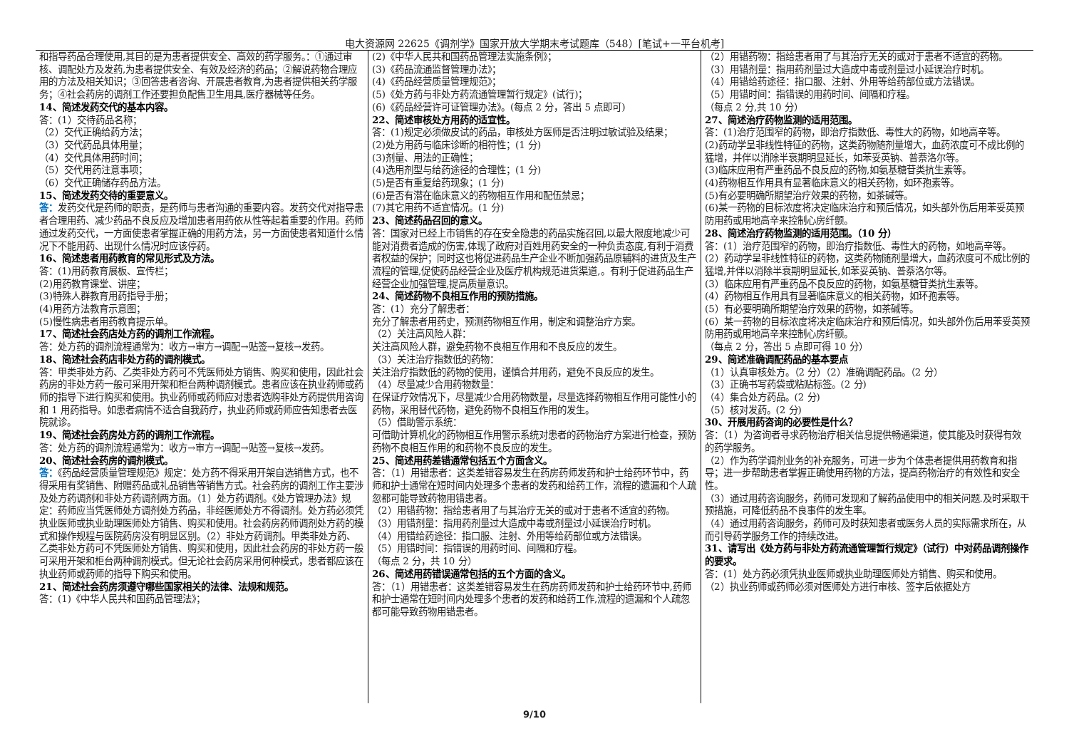电大资源网 22625《调剂学》国家开放大学期末考试题库（548）[笔试+一平台机考]
和指导药品合理使用,其目的是为患者提供安全、高效的药学服务。：①通过审核、调配处方及发药,为患者提供安全、有效及经济的药品；②解说药物合理应用的方法及相关知识；③回答患者咨询、开展患者教育,为患者提供相关药学服务；④社会药房的调剂工作还要担负配售卫生用具,医疗器械等任务。
14、简述发药交代的基本内容。
答：(1）交待药品名称；
（2）交代正确给药方法；
（3）交代药品具体用量；
（4）交代具体用药时间；
（5）交代用药注意事项；
（6）交代正确储存药品方法。
15、简述发药交待的重要意义。
答：发药交代是药师的职责，是药师与患者沟通的重要内容。发药交代对指导患者合理用药、减少药品不良反应及增加患者用药依从性等起着重要的作用。药师通过发药交代，一方面使患者掌握正确的用药方法，另一方面使患者知道什么情况下不能用药、出现什么情况时应该停药。
16、简述患者用药教育的常见形式及方法。
答：(1)用药教育展板、宣传栏；
(2)用药教育课堂、讲座；
(3)特殊人群教育用药指导手册；
(4)用药方法教育示意图；
(5)慢性病患者用药教育提示单。
17、简述社会药店处方药的调剂工作流程。
答：处方药的调剂流程通常为：收方→审方→调配→贴签→复核→发药。
18、简述社会药店非处方药的调剂模式。
答：甲类非处方药、乙类非处方药可不凭医师处方销售、购买和使用，因此社会药房的非处方药一般可采用开架和柜台两种调剂模式。患者应该在执业药师或药师的指导下进行购买和使用。执业药师或药师应对患者选购非处方药提供用咨询和 1 用药指导。如患者病情不适合自我药疗，执业药师或药师应告知患者去医院就诊。
19、简述社会药房处方药的调剂工作流程。
答：处方药的调剂流程通常为：收方→审方→调配→贴签→复核→发药。
20、简述社会药房的调剂模式。
答：《药品经营质量管理规范》规定：处方药不得采用开架自选销售方式，也不得采用有奖销售、附赠药品或礼品销售等销售方式。社会药房的调剂工作主要涉及处方药调剂和非处方药调剂两方面。（1）处方药调剂。《处方管理办法》规定：药师应当凭医师处方调剂处方药品，非经医师处方不得调剂。处方药必须凭执业医师或执业助理医师处方销售、购买和使用。社会药房药师调剂处方药的模式和操作规程与医院药房没有明显区别。（2）非处方药调剂。甲类非处方药、乙类非处方药可不凭医师处方销售、购买和使用，因此社会药房的非处方药一般可采用开架和柜台两种调剂模式。但无论社会药房采用何种模式，患者都应该在执业药师或药师的指导下购买和使用。
21、简述社会药房须遵守哪些国家相关的法律、法规和规范。
答：(1)《中华人民共和国药品管理法》；
(2)《中华人民共和国药品管理法实施条例》；
(3)《药品流通监督管理办法》；
(4)《药品经营质量管理规范》；
(5)《处方药与非处方药流通管理暂行规定》(试行)；
(6)《药品经营许可证管理办法》。(每点 2 分，答出 5 点即可)
22、简述审核处方用药的适宜性。
答：(1)规定必须做皮试的药品，审核处方医师是否注明过敏试验及结果；
(2)处方用药与临床诊断的相符性；(1 分)
(3)剂量、用法的正确性；
(4)选用剂型与给药途径的合理性；(1 分)
(5)是否有重复给药现象；(1 分)
(6)是否有潜在临床意义的药物相互作用和配伍禁忌；
(7)其它用药不适宜情况。(1 分)
23、简述药品召回的意义。
答：国家对已经上市销售的存在安全隐患的药品实施召回,以最大限度地减少可能对消费者造成的伤害,体现了政府对百姓用药安全的一种负责态度,有利于消费者权益的保护；同时这也将促进药品生产企业不断加强药品原辅料的进货及生产流程的管理,促使药品经营企业及医疗机构规范进货渠道,。有利于促进药品生产经营企业加强管理,提高质量意识。
24、简述药物不良相互作用的预防措施。
答：(1）充分了解患者：
充分了解患者用药史，预测药物相互作用，制定和调整治疗方案。
（2）关注高风险人群：
关注高风险人群，避免药物不良相互作用和不良反应的发生。
（3）关注治疗指数低的药物：
关注治疗指数低的药物的使用，谨慎合并用药，避免不良反应的发生。
（4）尽量减少合用药物数量：
在保证疗效情况下，尽量减少合用药物数量，尽量选择药物相互作用可能性小的药物，采用替代药物，避免药物不良相互作用的发生。
（5）借助警示系统：
可借助计算机化的药物相互作用警示系统对患者的药物治疗方案进行检查，预防药物不良相互作用的和药物不良反应的发生。
25、简述用药差错通常包括五个方面含义。
答：（1）用错患者：这类差错容易发生在药房药师发药和护士给药环节中，药师和护士通常在短时间内处理多个患者的发药和给药工作，流程的遗漏和个人疏忽都可能导致药物用错患者。
（2）用错药物：指给患者用了与其治疗无关的或对于患者不适宜的药物。
（3）用错剂量：指用药剂量过大造成中毒或剂量过小延误治疗时机。
（4）用错给药途径：指口服、注射、外用等给药部位或方法错误。
（5）用错时间：指错误的用药时间、间隔和疗程。
（每点 2 分，共 10 分）
26、简述用药错误通常包括的五个方面的含义。
答：（1）用错患者：这类差错容易发生在药房药师发药和护士给药环节中,药师和护士通常在短时间内处理多个患者的发药和给药工作,流程的遗漏和个人疏忽都可能导致药物用错患者。
（2）用错药物：指给患者用了与其治疗无关的或对于患者不适宜的药物。
（3）用错剂量：指用药剂量过大造成中毒或剂量过小延误治疗时机。
（4）用错给药途径：指口服、注射、外用等给药部位或方法错误。
（5）用错时间：指错误的用药时间、间隔和疗程。
（每点 2 分,共 10 分）
27、简述治疗药物监测的适用范围。
答：(1)治疗范围窄的药物，即治疗指数低、毒性大的药物，如地高辛等。
(2)药动学呈非线性特征的药物，这类药物随剂量增大，血药浓度可不成比例的猛增，并伴以消除半衰期明显延长，如苯妥英钠、普萘洛尔等。
(3)临床应用有严重药品不良反应的药物,如氨基糖苷类抗生素等。
(4)药物相互作用具有显著临床意义的相关药物，如环孢素等。
(5)有必要明确所期望治疗效果的药物，如茶碱等。
(6)某一药物的目标浓度将决定临床治疗和预后情况，如头部外伤后用苯妥英预防用药或用地高辛来控制心房纤颤。
28、简述治疗药物监测的适用范围。（10 分）
答：(1）治疗范围窄的药物，即治疗指数低、毒性大的药物，如地高辛等。
(2）药动学呈非线性特征的药物，这类药物随剂量增大，血药浓度可不成比例的猛增,并伴以消除半衰期明显延长,如苯妥英钠、普萘洛尔等。
(3）临床应用有严重药品不良反应的药物，如氨基糖苷类抗生素等。
(4）药物相互作用具有显著临床意义的相关药物，如环孢素等。
(5）有必要明确所期望治疗效果的药物，如茶碱等。
(6）某一药物的目标浓度将决定临床治疗和预后情况，如头部外伤后用苯妥英预防用药或用地高辛来控制心房纤颤。
（每点 2 分，答出 5 点即可得 10 分）
29、简述准确调配药品的基本要点
（1）认真审核处方。（2 分）（2）准确调配药品。（2 分）
（3）正确书写药袋或粘贴标签。(2 分)
（4）集合处方药品。(2 分)
（5）核对发药。(2 分)
30、开展用药咨询的必要性是什么？
答：（1）为咨询者寻求药物治疗相关信息提供畅通渠道，使其能及时获得有效的药学服务。
（2）作为药学调剂业务的补充服务，可进一步为个体患者提供用药教育和指导；进一步帮助患者掌握正确使用药物的方法，提高药物治疗的有效性和安全性。
（3）通过用药咨询服务，药师可发现和了解药品使用中的相关问题.及时采取干预措施，可降低药品不良事件的发生率。
（4）通过用药咨询服务，药师可及时获知患者或医务人员的实际需求所在，从而引导药学服务工作的持续改进。
31、请写出《处方药与非处方药流通管理暂行规定》（试行）中对药品调剂操作的要求。
答：(1）处方药必须凭执业医师或执业助理医师处方销售、购买和使用。
（2）执业药师或药师必须对医师处方进行审核、签字后依据处方
9/10